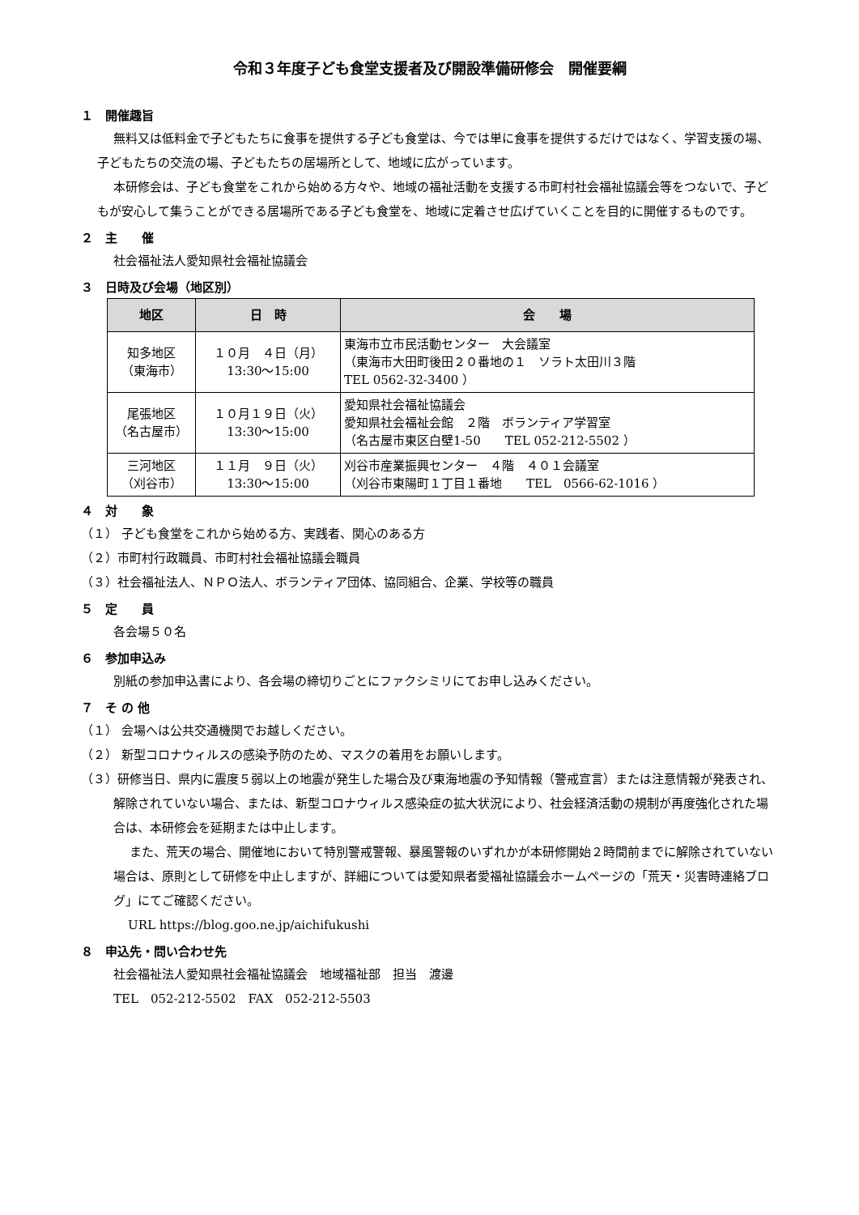令和３年度子ども食堂支援者及び開設準備研修会　開催要綱
１　開催趣旨
無料又は低料金で子どもたちに食事を提供する子ども食堂は、今では単に食事を提供するだけではなく、学習支援の場、子どもたちの交流の場、子どもたちの居場所として、地域に広がっています。
本研修会は、子ども食堂をこれから始める方々や、地域の福祉活動を支援する市町村社会福祉協議会等をつないで、子どもが安心して集うことができる居場所である子ども食堂を、地域に定着させ広げていくことを目的に開催するものです。
２　主　　催
社会福祉法人愛知県社会福祉協議会
３　日時及び会場（地区別）
| 地区 | 日 時 | 会 場 |
| --- | --- | --- |
| 知多地区 （東海市） | １０月 ４日（月） 13:30〜15:00 | 東海市立市民活動センター 大会議室 （東海市大田町後田２０番地の１ ソラト太田川３階 TEL 0562-32-3400 ） |
| 尾張地区 （名古屋市） | １０月１９日（火） 13:30〜15:00 | 愛知県社会福祉協議会 愛知県社会福祉会館 ２階 ボランティア学習室 （名古屋市東区白壁1-50 TEL 052-212-5502 ） |
| 三河地区 （刈谷市） | １１月 ９日（火） 13:30〜15:00 | 刈谷市産業振興センター ４階 ４０１会議室 （刈谷市東陽町１丁目１番地 TEL 0566-62-1016 ） |
４　対　　象
（１） 子ども食堂をこれから始める方、実践者、関心のある方
（２）市町村行政職員、市町村社会福祉協議会職員
（３）社会福祉法人、ＮＰＯ法人、ボランティア団体、協同組合、企業、学校等の職員
５　定　　員
各会場５０名
６　参加申込み
別紙の参加申込書により、各会場の締切りごとにファクシミリにてお申し込みください。
７　そ の 他
（１） 会場へは公共交通機関でお越しください。
（２） 新型コロナウィルスの感染予防のため、マスクの着用をお願いします。
（３）研修当日、県内に震度５弱以上の地震が発生した場合及び東海地震の予知情報（警戒宣言）または注意情報が発表され、解除されていない場合、または、新型コロナウィルス感染症の拡大状況により、社会経済活動の規制が再度強化された場合は、本研修会を延期または中止します。
また、荒天の場合、開催地において特別警戒警報、暴風警報のいずれかが本研修開始２時間前までに解除されていない場合は、原則として研修を中止しますが、詳細については愛知県者愛福祉協議会ホームページの「荒天・災害時連絡ブログ」にてご確認ください。
URL https://blog.goo.ne.jp/aichifukushi
８　申込先・問い合わせ先
社会福祉法人愛知県社会福祉協議会　地域福祉部　担当　渡邊
TEL　052-212-5502　FAX　052-212-5503